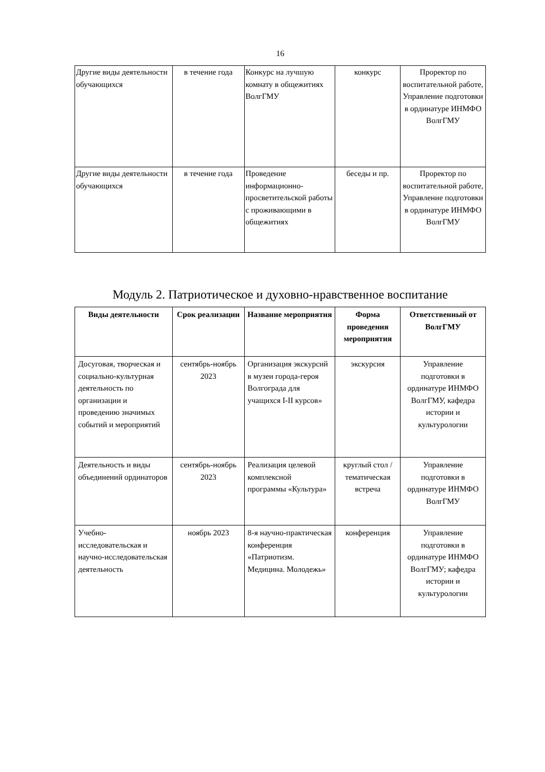16
| Другие виды деятельности обучающихся | в течение года | Конкурс на лучшую комнату в общежитиях ВолгГМУ | конкурс | Проректор по воспитательной работе, Управление подготовки в ординатуре ИНМФО ВолгГМУ |
| Другие виды деятельности обучающихся | в течение года | Проведение информационно-просветительской работы с проживающими в общежитиях | беседы и пр. | Проректор по воспитательной работе, Управление подготовки в ординатуре ИНМФО ВолгГМУ |
Модуль 2. Патриотическое и духовно-нравственное воспитание
| Виды деятельности | Срок реализации | Название мероприятия | Форма проведения мероприятия | Ответственный от ВолгГМУ |
| --- | --- | --- | --- | --- |
| Досуговая, творческая и социально-культурная деятельность по организации и проведению значимых событий и мероприятий | сентябрь-ноябрь 2023 | Организация экскурсий в музеи города-героя Волгограда для учащихся I-II курсов» | экскурсия | Управление подготовки в ординатуре ИНМФО ВолгГМУ, кафедра истории и культурологии |
| Деятельность и виды объединений ординаторов | сентябрь-ноябрь 2023 | Реализация целевой комплексной программы «Культура» | круглый стол / тематическая встреча | Управление подготовки в ординатуре ИНМФО ВолгГМУ |
| Учебно-исследовательская и научно-исследовательская деятельность | ноябрь 2023 | 8-я научно-практическая конференция «Патриотизм. Медицина. Молодежь» | конференция | Управление подготовки в ординатуре ИНМФО ВолгГМУ; кафедра истории и культурологии |